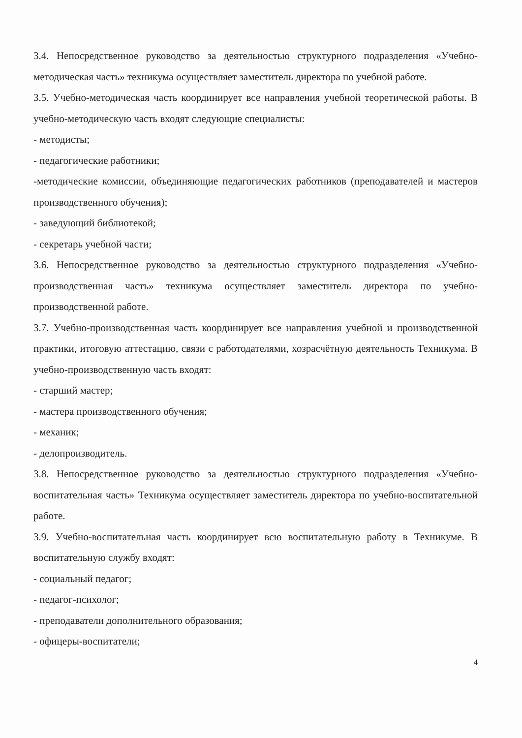3.4. Непосредственное руководство за деятельностью структурного подразделения «Учебно-методическая часть» техникума осуществляет заместитель директора по учебной работе.
3.5. Учебно-методическая часть координирует все направления учебной теоретической работы. В учебно-методическую часть входят следующие специалисты:
- методисты;
- педагогические работники;
-методические комиссии, объединяющие педагогических работников (преподавателей и мастеров производственного обучения);
- заведующий библиотекой;
- секретарь учебной части;
3.6. Непосредственное руководство за деятельностью структурного подразделения «Учебно-производственная часть» техникума осуществляет заместитель директора по учебно-производственной работе.
3.7. Учебно-производственная часть координирует все направления учебной и производственной практики, итоговую аттестацию, связи с работодателями, хозрасчётную деятельность Техникума. В учебно-производственную часть входят:
- старший мастер;
- мастера производственного обучения;
- механик;
- делопроизводитель.
3.8. Непосредственное руководство за деятельностью структурного подразделения «Учебно-воспитательная часть» Техникума осуществляет заместитель директора по учебно-воспитательной работе.
3.9. Учебно-воспитательная часть координирует всю воспитательную работу в Техникуме. В воспитательную службу входят:
- социальный педагог;
- педагог-психолог;
- преподаватели дополнительного образования;
- офицеры-воспитатели;
4